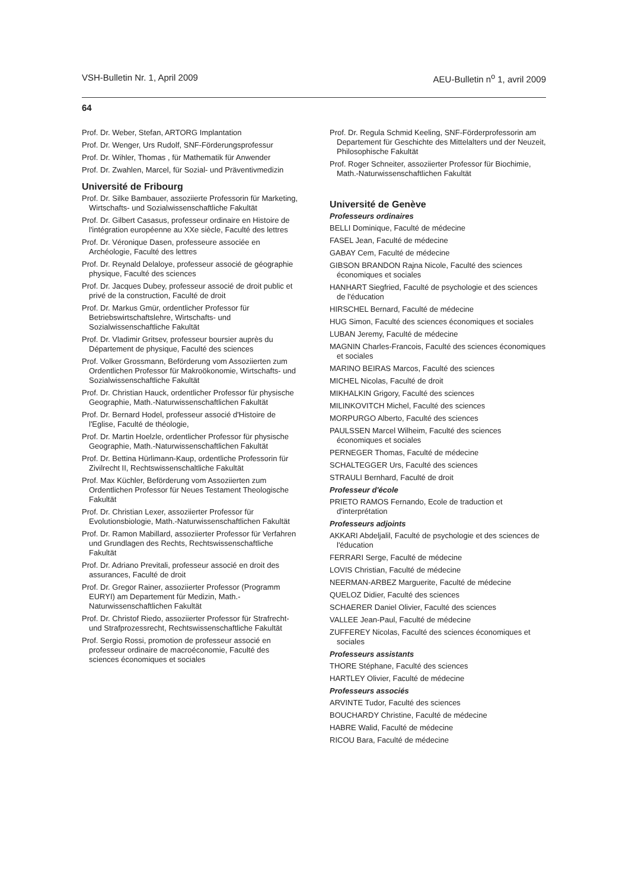VSH-Bulletin Nr. 1, April 2009 AEU-Bulletin n<sup>o</sup> 1, avril 2009
64
Prof. Dr. Weber, Stefan, ARTORG Implantation
Prof. Dr. Wenger, Urs Rudolf, SNF-Förderungsprofessur
Prof. Dr. Wihler, Thomas , für Mathematik für Anwender
Prof. Dr. Zwahlen, Marcel, für Sozial- und Präventivmedizin
Université de Fribourg
Prof. Dr. Silke Bambauer, assoziierte Professorin für Marketing, Wirtschafts- und Sozialwissenschaftliche Fakultät
Prof. Dr. Gilbert Casasus, professeur ordinaire en Histoire de l'intégration européenne au XXe siècle, Faculté des lettres
Prof. Dr. Véronique Dasen, professeure associée en Archéologie, Faculté des lettres
Prof. Dr. Reynald Delaloye, professeur associé de géographie physique, Faculté des sciences
Prof. Dr. Jacques Dubey, professeur associé de droit public et privé de la construction, Faculté de droit
Prof. Dr. Markus Gmür, ordentlicher Professor für Betriebswirtschaftslehre, Wirtschafts- und Sozialwissenschaftliche Fakultät
Prof. Dr. Vladimir Gritsev, professeur boursier auprès du Département de physique, Faculté des sciences
Prof. Volker Grossmann, Beförderung vom Assoziierten zum Ordentlichen Professor für Makroökonomie, Wirtschafts- und Sozialwissenschaftliche Fakultät
Prof. Dr. Christian Hauck, ordentlicher Professor für physische Geographie, Math.-Naturwissenschaftlichen Fakultät
Prof. Dr. Bernard Hodel, professeur associé d'Histoire de l'Eglise, Faculté de théologie,
Prof. Dr. Martin Hoelzle, ordentlicher Professor für physische Geographie, Math.-Naturwissenschaftlichen Fakultät
Prof. Dr. Bettina Hürlimann-Kaup, ordentliche Professorin für Zivilrecht II, Rechtswissenschaltliche Fakultät
Prof. Max Küchler, Beförderung vom Assoziierten zum Ordentlichen Professor für Neues Testament Theologische Fakultät
Prof. Dr. Christian Lexer, assoziierter Professor für Evolutionsbiologie, Math.-Naturwissenschaftlichen Fakultät
Prof. Dr. Ramon Mabillard, assoziierter Professor für Verfahren und Grundlagen des Rechts, Rechtswissenschaftliche Fakultät
Prof. Dr. Adriano Previtali, professeur associé en droit des assurances, Faculté de droit
Prof. Dr. Gregor Rainer, assoziierter Professor (Programm EURYI) am Departement für Medizin, Math.-Naturwissenschaftlichen Fakultät
Prof. Dr. Christof Riedo, assoziierter Professor für Strafrecht- und Strafprozessrecht, Rechtswissenschaftliche Fakultät
Prof. Sergio Rossi, promotion de professeur associé en professeur ordinaire de macroéconomie, Faculté des sciences économiques et sociales
Prof. Dr. Regula Schmid Keeling, SNF-Förderprofessorin am Departement für Geschichte des Mittelalters und der Neuzeit, Philosophische Fakultät
Prof. Roger Schneiter, assoziierter Professor für Biochimie, Math.-Naturwissenschaftlichen Fakultät
Université de Genève
Professeurs ordinaires
BELLI Dominique, Faculté de médecine
FASEL Jean, Faculté de médecine
GABAY Cem, Faculté de médecine
GIBSON BRANDON Rajna Nicole, Faculté des sciences économiques et sociales
HANHART Siegfried, Faculté de psychologie et des sciences de l'éducation
HIRSCHEL Bernard, Faculté de médecine
HUG Simon, Faculté des sciences économiques et sociales
LUBAN Jeremy, Faculté de médecine
MAGNIN Charles-Francois, Faculté des sciences économiques et sociales
MARINO BEIRAS Marcos, Faculté des sciences
MICHEL Nicolas, Faculté de droit
MIKHALKIN Grigory, Faculté des sciences
MILINKOVITCH Michel, Faculté des sciences
MORPURGO Alberto, Faculté des sciences
PAULSSEN Marcel Wilheim, Faculté des sciences économiques et sociales
PERNEGER Thomas, Faculté de médecine
SCHALTEGGER Urs, Faculté des sciences
STRAULI Bernhard, Faculté de droit
Professeur d'école
PRIETO RAMOS Fernando, Ecole de traduction et d'interprétation
Professeurs adjoints
AKKARI Abdeljalil, Faculté de psychologie et des sciences de l'éducation
FERRARI Serge, Faculté de médecine
LOVIS Christian, Faculté de médecine
NEERMAN-ARBEZ Marguerite, Faculté de médecine
QUELOZ Didier, Faculté des sciences
SCHAERER Daniel Olivier, Faculté des sciences
VALLEE Jean-Paul, Faculté de médecine
ZUFFEREY Nicolas, Faculté des sciences économiques et sociales
Professeurs assistants
THORE Stéphane, Faculté des sciences
HARTLEY Olivier, Faculté de médecine
Professeurs associés
ARVINTE Tudor, Faculté des sciences
BOUCHARDY Christine, Faculté de médecine
HABRE Walid, Faculté de médecine
RICOU Bara, Faculté de médecine